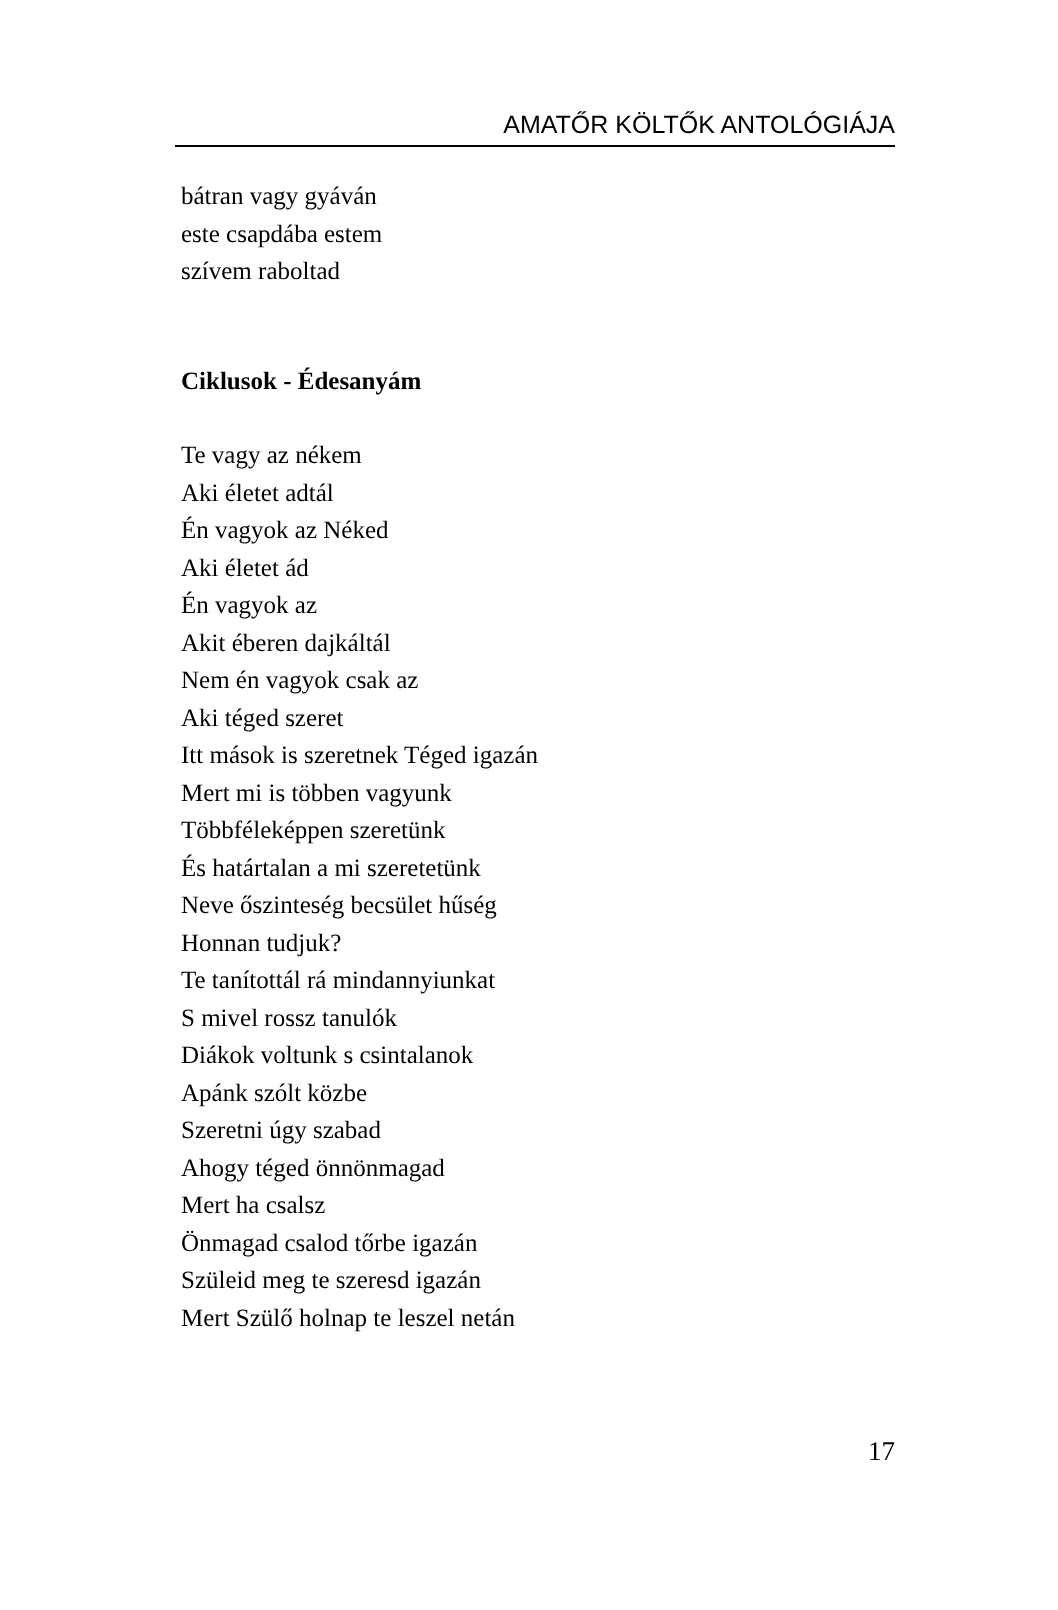AMATŐR KÖLTŐK ANTOLÓGIÁJA
bátran vagy gyáván
este csapdába estem
szívem raboltad
Ciklusok - Édesanyám
Te vagy az nékem
Aki életet adtál
Én vagyok az Néked
Aki életet ád
Én vagyok az
Akit éberen dajkáltál
Nem én vagyok csak az
Aki téged szeret
Itt mások is szeretnek Téged igazán
Mert mi is többen vagyunk
Többféleképpen szeretünk
És határtalan a mi szeretetünk
Neve őszinteség becsület hűség
Honnan tudjuk?
Te tanítottál rá mindannyiunkat
S mivel rossz tanulók
Diákok voltunk s csintalanok
Apánk szólt közbe
Szeretni úgy szabad
Ahogy téged önnönmagad
Mert ha csalsz
Önmagad csalod tőrbe igazán
Szüleid meg te szeresd igazán
Mert Szülő holnap te leszel netán
17